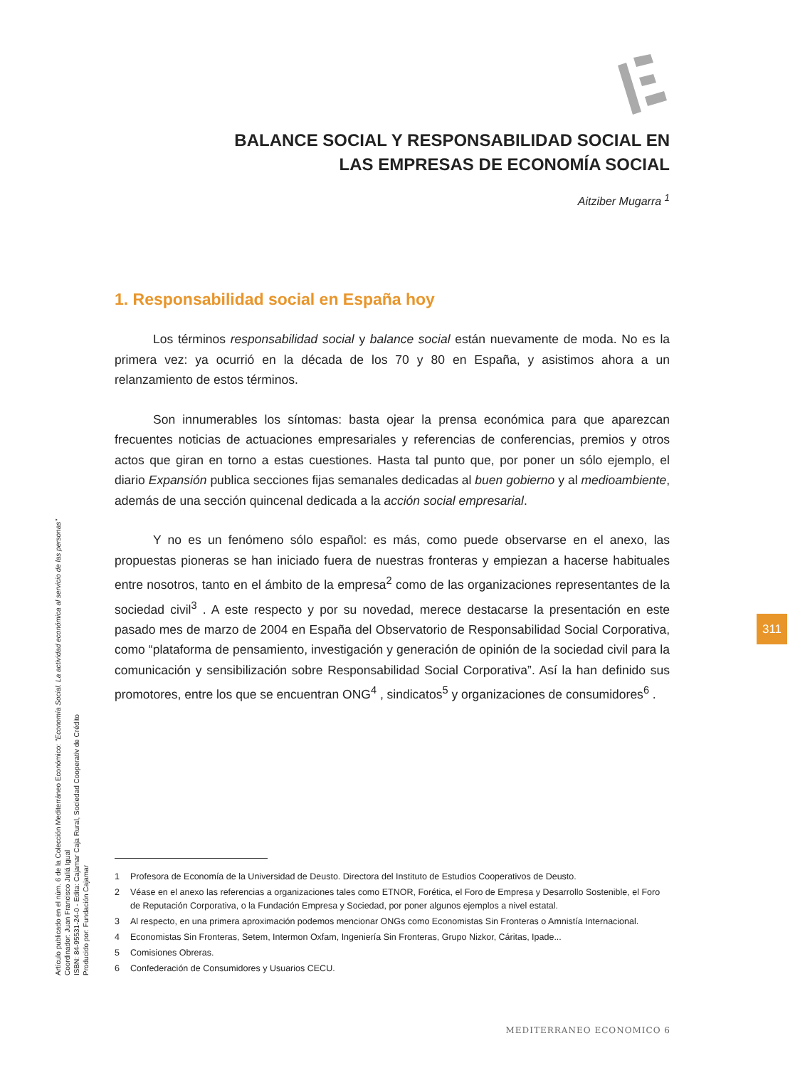BALANCE SOCIAL Y RESPONSABILIDAD SOCIAL EN
LAS EMPRESAS DE ECONOMÍA SOCIAL
Aitziber Mugarra <sup>1</sup>
1. Responsabilidad social en España hoy
Los términos responsabilidad social y balance social están nuevamente de moda. No es la primera vez: ya ocurrió en la década de los 70 y 80 en España, y asistimos ahora a un relanzamiento de estos términos.
Son innumerables los síntomas: basta ojear la prensa económica para que aparezcan frecuentes noticias de actuaciones empresariales y referencias de conferencias, premios y otros actos que giran en torno a estas cuestiones. Hasta tal punto que, por poner un sólo ejemplo, el diario Expansión publica secciones fijas semanales dedicadas al buen gobierno y al medioambiente, además de una sección quincenal dedicada a la acción social empresarial.
Y no es un fenómeno sólo español: es más, como puede observarse en el anexo, las propuestas pioneras se han iniciado fuera de nuestras fronteras y empiezan a hacerse habituales entre nosotros, tanto en el ámbito de la empresa<sup>2</sup> como de las organizaciones representantes de la sociedad civil<sup>3</sup> . A este respecto y por su novedad, merece destacarse la presentación en este pasado mes de marzo de 2004 en España del Observatorio de Responsabilidad Social Corporativa, como “plataforma de pensamiento, investigación y generación de opinión de la sociedad civil para la comunicación y sensibilización sobre Responsabilidad Social Corporativa”. Así la han definido sus promotores, entre los que se encuentran ONG<sup>4</sup> , sindicatos<sup>5</sup> y organizaciones de consumidores<sup>6</sup> .
1 Profesora de Economía de la Universidad de Deusto. Directora del Instituto de Estudios Cooperativos de Deusto.
2 Véase en el anexo las referencias a organizaciones tales como ETNOR, Forética, el Foro de Empresa y Desarrollo Sostenible, el Foro de Reputación Corporativa, o la Fundación Empresa y Sociedad, por poner algunos ejemplos a nivel estatal.
3 Al respecto, en una primera aproximación podemos mencionar ONGs como Economistas Sin Fronteras o Amnistía Internacional.
4 Economistas Sin Fronteras, Setem, Intermon Oxfam, Ingeniería Sin Fronteras, Grupo Nizkor, Cáritas, Ipade...
5 Comisiones Obreras.
6 Confederación de Consumidores y Usuarios CECU.
Artículo publicado en el núm. 6 de la Colección Mediterráneo Económico: "Economía Social. La actividad económica al servicio de las personas"
Coordinador: Juan Francisco Juliá Igual
ISBN: 84-95531-24-0 - Edita: Cajamar Caja Rural, Sociedad Cooperativ de Crédito
Producido por: Fundación Cajamar
311
MEDITERRANEO ECONOMICO 6